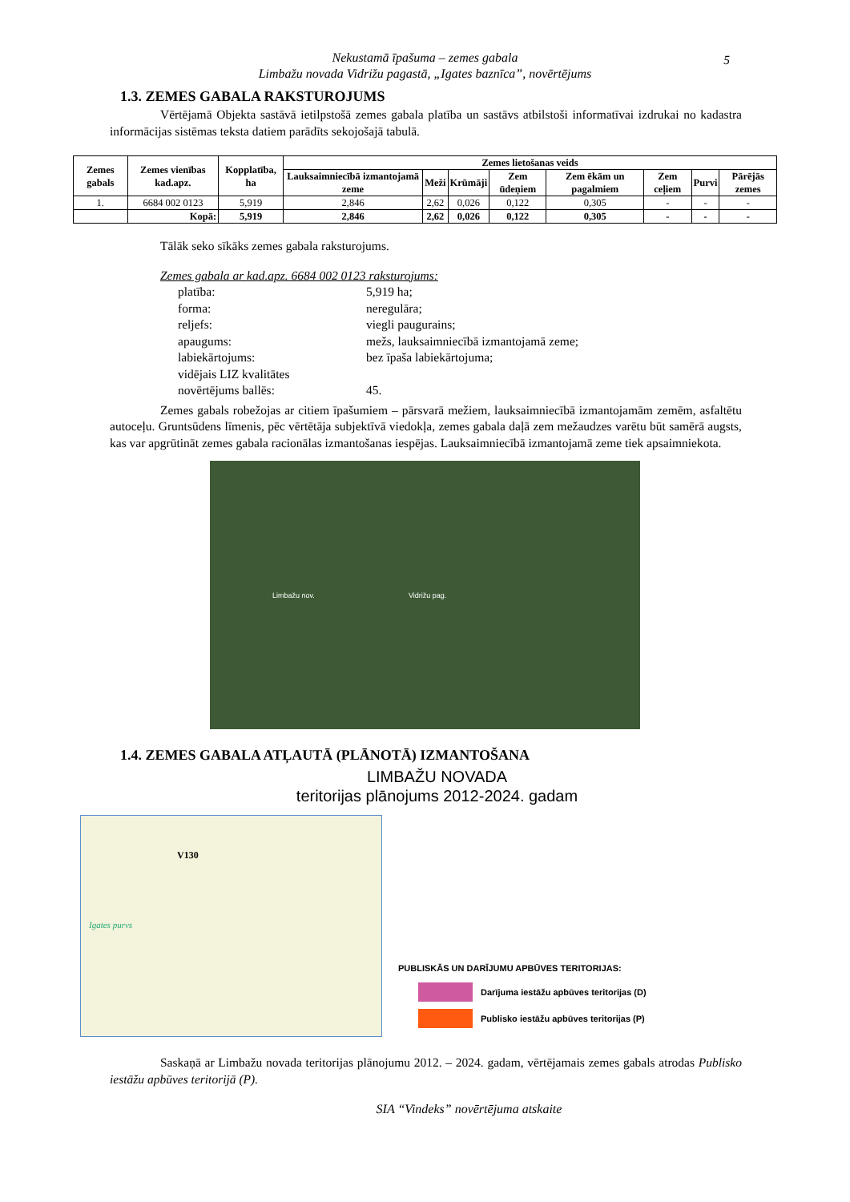Nekustamā īpašuma – zemes gabala
Limbažu novada Vidrižu pagastā, „Igates baznīca”, novērtējums
5
1.3. ZEMES GABALA RAKSTUROJUMS
Vērtējamā Objekta sastāvā ietilpstošā zemes gabala platība un sastāvs atbilstoši informatīvai izdrukai no kadastra informācijas sistēmas teksta datiem parādīts sekojošajā tabulā.
| Zemes gabals | Zemes vienības kad.apz. | Kopplatība, ha | Zemes lietošanas veids | | | | | | | |
| --- | --- | --- | --- | --- | --- | --- | --- | --- | --- | --- |
| | | | Lauksaimniecībā izmantojamā zeme | Meži | Krūmāji | Zem ūdeņiem | Zem ēkām un pagalmiem | Zem ceļiem | Purvi | Pārējās zemes |
| 1. | 6684 002 0123 | 5,919 | 2,846 | 2,62 | 0,026 | 0,122 | 0,305 | - | - | - |
| | Kopā: | 5,919 | 2,846 | 2,62 | 0,026 | 0,122 | 0,305 | - | - | - |
Tālāk seko sīkāks zemes gabala raksturojums.
Zemes gabala ar kad.apz. 6684 002 0123 raksturojums:
platība: 5,919 ha;
forma: neregulāra;
reljefs: viegli paugurains;
apaugums: mežs, lauksaimniecībā izmantojamā zeme;
labiekārtojums: bez īpaša labiekārtojuma;
vidējais LIZ kvalitātes
novērtējums ballēs:
45.
Zemes gabals robežojas ar citiem īpašumiem – pārsvarā mežiem, lauksaimniecībā izmantojamām zemēm, asfaltētu autoceļu. Gruntsūdens līmenis, pēc vērtētāja subjektīvā viedokļa, zemes gabala daļā zem mežaudzes varētu būt samērā augsts, kas var apgrūtināt zemes gabala racionālas izmantošanas iespējas. Lauksaimniecībā izmantojamā zeme tiek apsaimniekota.
Limbažu nov. Vidrižu pag.
1.4. ZEMES GABALA ATĻAUTĀ (PLĀNOTĀ) IZMANTOŠANA
LIMBAŽU NOVADA
teritorijas plānojums 2012-2024. gadam
Igates purvs
V130
PUBLISKĀS UN DARĪJUMU APBŪVES TERITORIJAS:
Darījuma iestāžu apbūves teritorijas (D)
Publisko iestāžu apbūves teritorijas (P)
Saskaņā ar Limbažu novada teritorijas plānojumu 2012. – 2024. gadam, vērtējamais zemes gabals atrodas Publisko iestāžu apbūves teritorijā (P).
SIA “Vindeks” novērtējuma atskaite